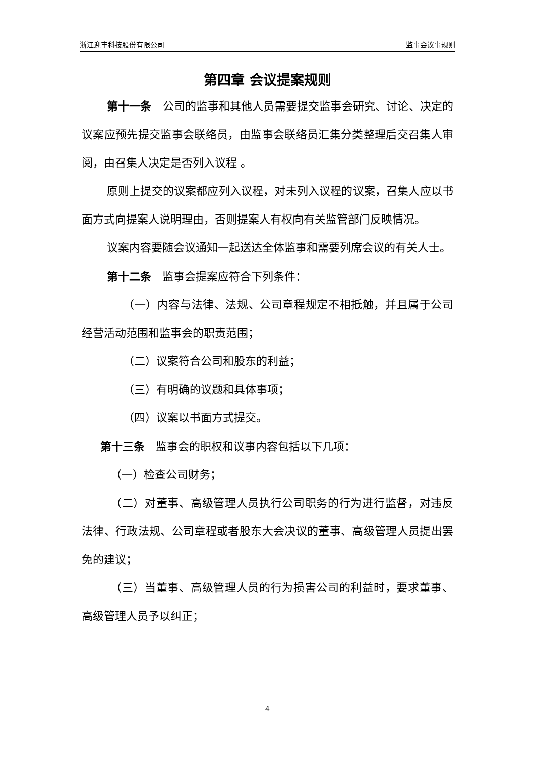浙江迎丰科技股份有限公司 监事会议事规则
第四章 会议提案规则
第十一条　公司的监事和其他人员需要提交监事会研究、讨论、决定的议案应预先提交监事会联络员，由监事会联络员汇集分类整理后交召集人审阅，由召集人决定是否列入议程 。
原则上提交的议案都应列入议程，对未列入议程的议案，召集人应以书面方式向提案人说明理由，否则提案人有权向有关监管部门反映情况。
议案内容要随会议通知一起送达全体监事和需要列席会议的有关人士。
第十二条　监事会提案应符合下列条件：
（一）内容与法律、法规、公司章程规定不相抵触，并且属于公司经营活动范围和监事会的职责范围；
（二）议案符合公司和股东的利益；
（三）有明确的议题和具体事项；
（四）议案以书面方式提交。
第十三条　监事会的职权和议事内容包括以下几项：
（一）检查公司财务；
（二）对董事、高级管理人员执行公司职务的行为进行监督，对违反法律、行政法规、公司章程或者股东大会决议的董事、高级管理人员提出罢免的建议；
（三）当董事、高级管理人员的行为损害公司的利益时，要求董事、高级管理人员予以纠正；
4